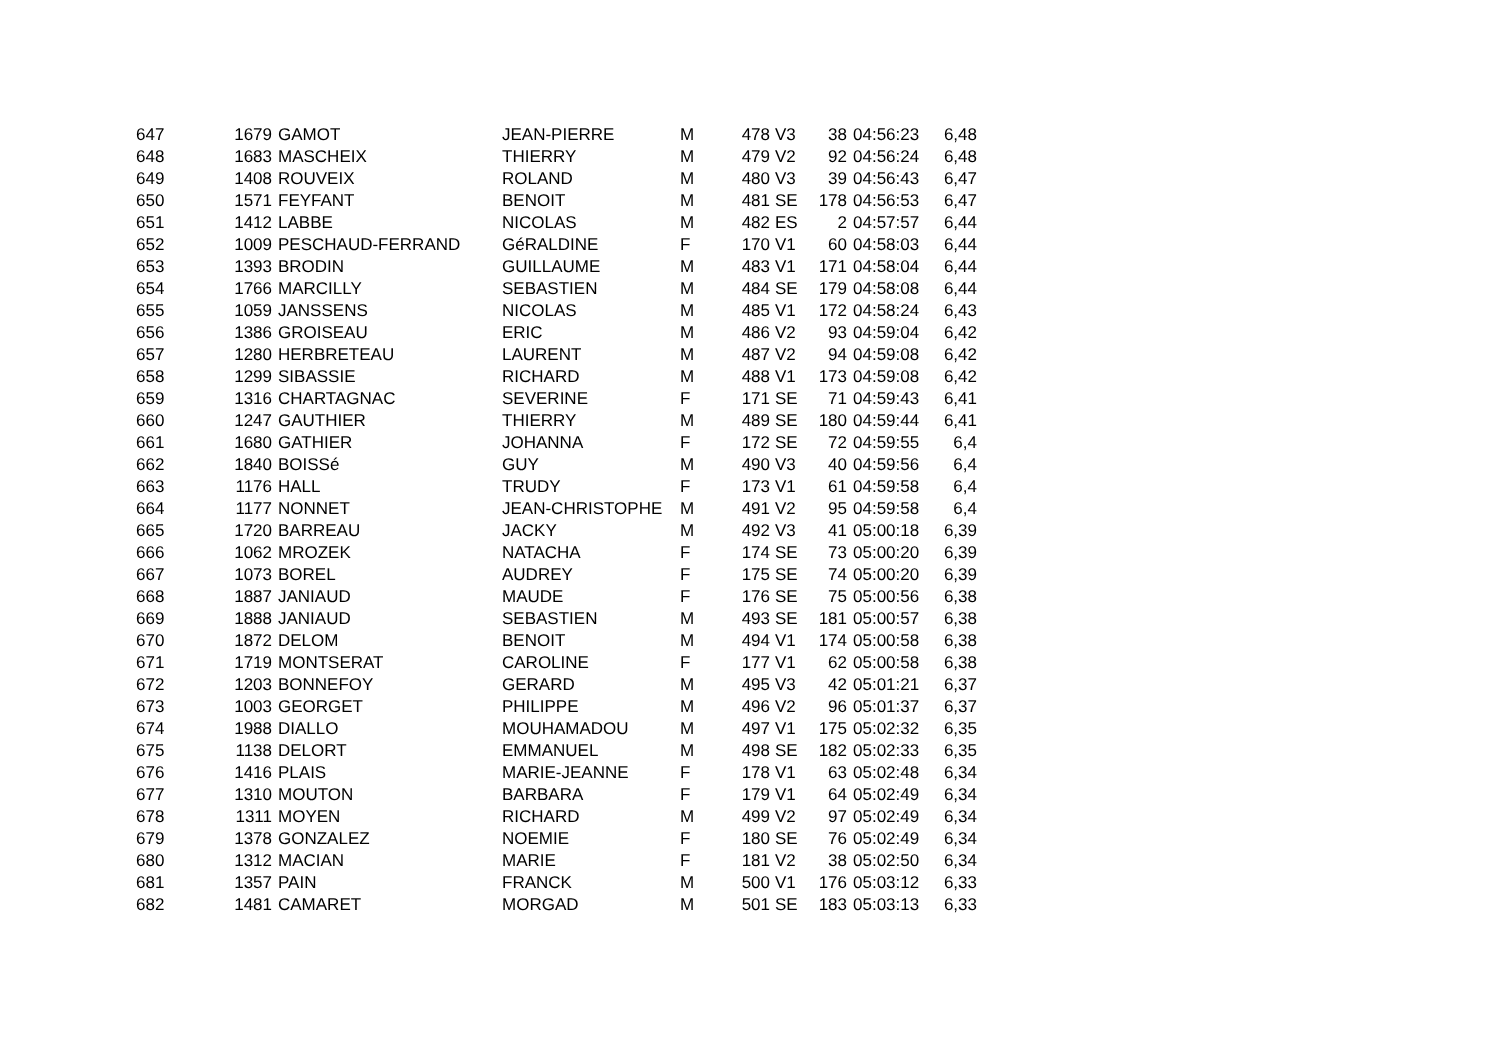| 647 | 1679 | GAMOT | JEAN-PIERRE | M | 478 | V3 | 38 | 04:56:23 | 6,48 |
| 648 | 1683 | MASCHEIX | THIERRY | M | 479 | V2 | 92 | 04:56:24 | 6,48 |
| 649 | 1408 | ROUVEIX | ROLAND | M | 480 | V3 | 39 | 04:56:43 | 6,47 |
| 650 | 1571 | FEYFANT | BENOIT | M | 481 | SE | 178 | 04:56:53 | 6,47 |
| 651 | 1412 | LABBE | NICOLAS | M | 482 | ES | 2 | 04:57:57 | 6,44 |
| 652 | 1009 | PESCHAUD-FERRAND | GéRALDINE | F | 170 | V1 | 60 | 04:58:03 | 6,44 |
| 653 | 1393 | BRODIN | GUILLAUME | M | 483 | V1 | 171 | 04:58:04 | 6,44 |
| 654 | 1766 | MARCILLY | SEBASTIEN | M | 484 | SE | 179 | 04:58:08 | 6,44 |
| 655 | 1059 | JANSSENS | NICOLAS | M | 485 | V1 | 172 | 04:58:24 | 6,43 |
| 656 | 1386 | GROISEAU | ERIC | M | 486 | V2 | 93 | 04:59:04 | 6,42 |
| 657 | 1280 | HERBRETEAU | LAURENT | M | 487 | V2 | 94 | 04:59:08 | 6,42 |
| 658 | 1299 | SIBASSIE | RICHARD | M | 488 | V1 | 173 | 04:59:08 | 6,42 |
| 659 | 1316 | CHARTAGNAC | SEVERINE | F | 171 | SE | 71 | 04:59:43 | 6,41 |
| 660 | 1247 | GAUTHIER | THIERRY | M | 489 | SE | 180 | 04:59:44 | 6,41 |
| 661 | 1680 | GATHIER | JOHANNA | F | 172 | SE | 72 | 04:59:55 | 6,4 |
| 662 | 1840 | BOISSé | GUY | M | 490 | V3 | 40 | 04:59:56 | 6,4 |
| 663 | 1176 | HALL | TRUDY | F | 173 | V1 | 61 | 04:59:58 | 6,4 |
| 664 | 1177 | NONNET | JEAN-CHRISTOPHE | M | 491 | V2 | 95 | 04:59:58 | 6,4 |
| 665 | 1720 | BARREAU | JACKY | M | 492 | V3 | 41 | 05:00:18 | 6,39 |
| 666 | 1062 | MROZEK | NATACHA | F | 174 | SE | 73 | 05:00:20 | 6,39 |
| 667 | 1073 | BOREL | AUDREY | F | 175 | SE | 74 | 05:00:20 | 6,39 |
| 668 | 1887 | JANIAUD | MAUDE | F | 176 | SE | 75 | 05:00:56 | 6,38 |
| 669 | 1888 | JANIAUD | SEBASTIEN | M | 493 | SE | 181 | 05:00:57 | 6,38 |
| 670 | 1872 | DELOM | BENOIT | M | 494 | V1 | 174 | 05:00:58 | 6,38 |
| 671 | 1719 | MONTSERAT | CAROLINE | F | 177 | V1 | 62 | 05:00:58 | 6,38 |
| 672 | 1203 | BONNEFOY | GERARD | M | 495 | V3 | 42 | 05:01:21 | 6,37 |
| 673 | 1003 | GEORGET | PHILIPPE | M | 496 | V2 | 96 | 05:01:37 | 6,37 |
| 674 | 1988 | DIALLO | MOUHAMADOU | M | 497 | V1 | 175 | 05:02:32 | 6,35 |
| 675 | 1138 | DELORT | EMMANUEL | M | 498 | SE | 182 | 05:02:33 | 6,35 |
| 676 | 1416 | PLAIS | MARIE-JEANNE | F | 178 | V1 | 63 | 05:02:48 | 6,34 |
| 677 | 1310 | MOUTON | BARBARA | F | 179 | V1 | 64 | 05:02:49 | 6,34 |
| 678 | 1311 | MOYEN | RICHARD | M | 499 | V2 | 97 | 05:02:49 | 6,34 |
| 679 | 1378 | GONZALEZ | NOEMIE | F | 180 | SE | 76 | 05:02:49 | 6,34 |
| 680 | 1312 | MACIAN | MARIE | F | 181 | V2 | 38 | 05:02:50 | 6,34 |
| 681 | 1357 | PAIN | FRANCK | M | 500 | V1 | 176 | 05:03:12 | 6,33 |
| 682 | 1481 | CAMARET | MORGAD | M | 501 | SE | 183 | 05:03:13 | 6,33 |